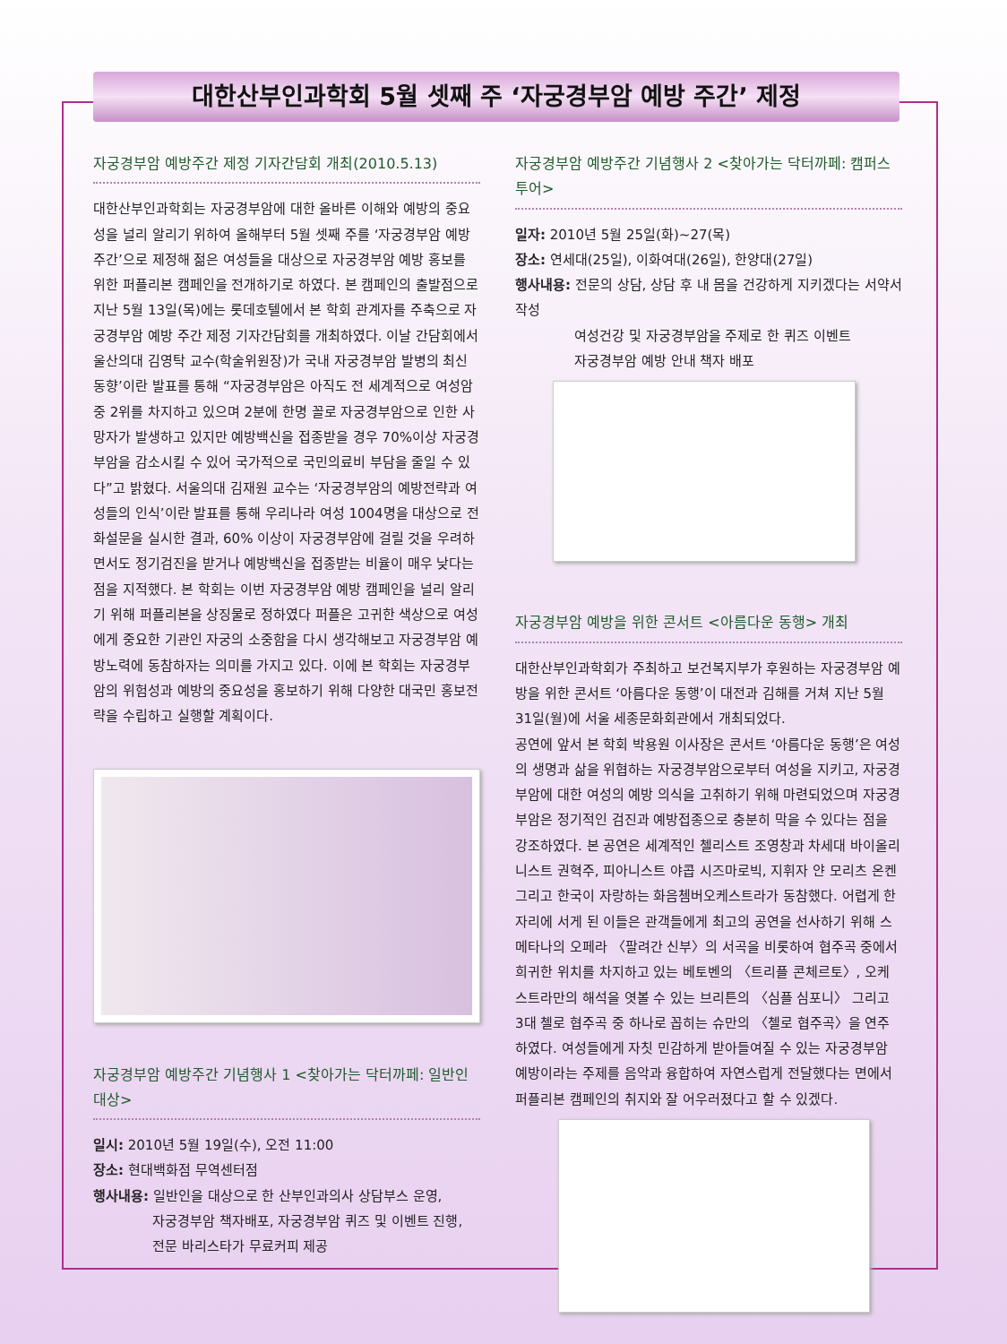대한산부인과학회 5월 셋째 주 ‘자궁경부암 예방 주간’ 제정
자궁경부암 예방주간 제정 기자간담회 개최(2010.5.13)
대한산부인과학회는 자궁경부암에 대한 올바른 이해와 예방의 중요성을 널리 알리기 위하여 올해부터 5월 셋째 주를 ‘자궁경부암 예방 주간’으로 제정해 젊은 여성들을 대상으로 자궁경부암 예방 홍보를 위한 퍼플리본 캠페인을 전개하기로 하였다. 본 캠페인의 출발점으로 지난 5월 13일(목)에는 롯데호텔에서 본 학회 관계자를 주축으로 자궁경부암 예방 주간 제정 기자간담회를 개최하였다. 이날 간담회에서 울산의대 김영탁 교수(학술위원장)가 국내 자궁경부암 발병의 최신동향’이란 발표를 통해 “자궁경부암은 아직도 전 세계적으로 여성암 중 2위를 차지하고 있으며 2분에 한명 꼴로 자궁경부암으로 인한 사망자가 발생하고 있지만 예방백신을 접종받을 경우 70%이상 자궁경부암을 감소시킬 수 있어 국가적으로 국민의료비 부담을 줄일 수 있다”고 밝혔다. 서울의대 김재원 교수는 ‘자궁경부암의 예방전략과 여성들의 인식’이란 발표를 통해 우리나라 여성 1004명을 대상으로 전화설문을 실시한 결과, 60% 이상이 자궁경부암에 걸릴 것을 우려하면서도 정기검진을 받거나 예방백신을 접종받는 비율이 매우 낮다는 점을 지적했다. 본 학회는 이번 자궁경부암 예방 캠페인을 널리 알리기 위해 퍼플리본을 상징물로 정하였다 퍼플은 고귀한 색상으로 여성에게 중요한 기관인 자궁의 소중함을 다시 생각해보고 자궁경부암 예방노력에 동참하자는 의미를 가지고 있다. 이에 본 학회는 자궁경부암의 위험성과 예방의 중요성을 홍보하기 위해 다양한 대국민 홍보전략을 수립하고 실행할 계획이다.
자궁경부암 예방주간 기념행사 1 <찾아가는 닥터까페: 일반인 대상>
일시: 2010년 5월 19일(수), 오전 11:00
장소: 현대백화점 무역센터점
행사내용: 일반인을 대상으로 한 산부인과의사 상담부스 운영,
자궁경부암 책자배포, 자궁경부암 퀴즈 및 이벤트 진행,
전문 바리스타가 무료커피 제공
자궁경부암 예방주간 기념행사 2 <찾아가는 닥터까페: 캠퍼스투어>
일자: 2010년 5월 25일(화)~27(목)
장소: 연세대(25일), 이화여대(26일), 한양대(27일)
행사내용: 전문의 상담, 상담 후 내 몸을 건강하게 지키겠다는 서약서 작성
여성건강 및 자궁경부암을 주제로 한 퀴즈 이벤트
자궁경부암 예방 안내 책자 배포
자궁경부암 예방을 위한 콘서트 <아름다운 동행> 개최
대한산부인과학회가 주최하고 보건복지부가 후원하는 자궁경부암 예방을 위한 콘서트 ‘아름다운 동행’이 대전과 김해를 거쳐 지난 5월 31일(월)에 서울 세종문화회관에서 개최되었다.
공연에 앞서 본 학회 박용원 이사장은 콘서트 ‘아름다운 동행’은 여성의 생명과 삶을 위협하는 자궁경부암으로부터 여성을 지키고, 자궁경부암에 대한 여성의 예방 의식을 고취하기 위해 마련되었으며 자궁경부암은 정기적인 검진과 예방접종으로 충분히 막을 수 있다는 점을 강조하였다. 본 공연은 세계적인 첼리스트 조영창과 차세대 바이올리니스트 권혁주, 피아니스트 야콥 시즈마로빅, 지휘자 얀 모리츠 온켄 그리고 한국이 자랑하는 화음쳄버오케스트라가 동참했다. 어렵게 한 자리에 서게 된 이들은 관객들에게 최고의 공연을 선사하기 위해 스메타나의 오페라 〈팔려간 신부〉의 서곡을 비롯하여 협주곡 중에서 희귀한 위치를 차지하고 있는 베토벤의 〈트리플 콘체르토〉, 오케스트라만의 해석을 엿볼 수 있는 브리튼의 〈심플 심포니〉 그리고 3대 첼로 협주곡 중 하나로 꼽히는 슈만의 〈첼로 협주곡〉을 연주하였다. 여성들에게 자칫 민감하게 받아들여질 수 있는 자궁경부암 예방이라는 주제를 음악과 융합하여 자연스럽게 전달했다는 면에서 퍼플리본 캠페인의 취지와 잘 어우러졌다고 할 수 있겠다.